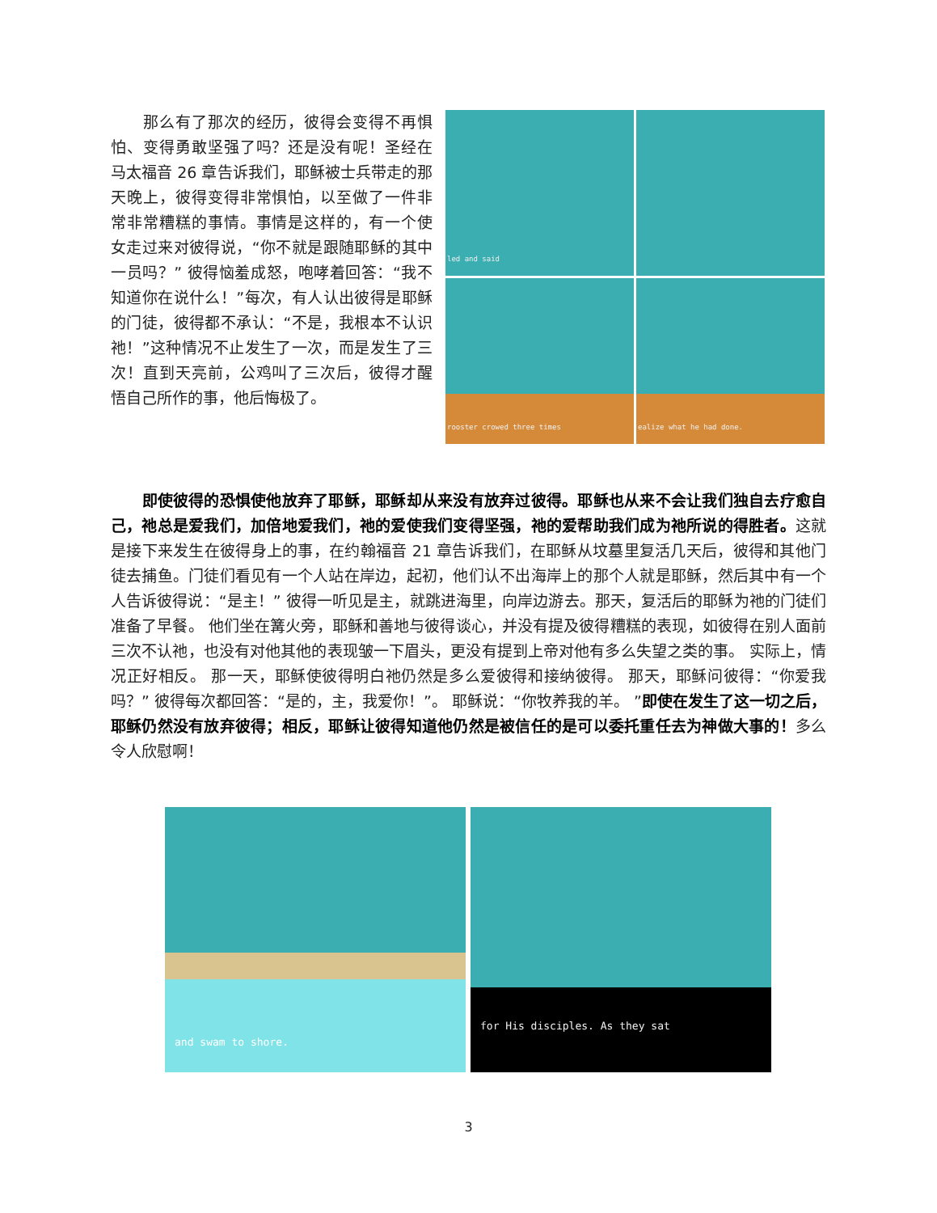那么有了那次的经历，彼得会变得不再惧怕、变得勇敢坚强了吗？还是没有呢！圣经在马太福音 26 章告诉我们，耶稣被士兵带走的那天晚上，彼得变得非常惧怕，以至做了一件非常非常糟糕的事情。事情是这样的，有一个使女走过来对彼得说，“你不就是跟随耶稣的其中一员吗？” 彼得恼羞成怒，咆哮着回答：“我不知道你在说什么！”每次，有人认出彼得是耶稣的门徒，彼得都不承认：“不是，我根本不认识祂！”这种情况不止发生了一次，而是发生了三次！直到天亮前，公鸡叫了三次后，彼得才醒悟自己所作的事，他后悔极了。
led and said
rooster crowed three times
ealize what he had done.
　　即使彼得的恐惧使他放弃了耶稣，耶稣却从来没有放弃过彼得。耶稣也从来不会让我们独自去疗愈自己，祂总是爱我们，加倍地爱我们，祂的爱使我们变得坚强，祂的爱帮助我们成为祂所说的得胜者。这就是接下来发生在彼得身上的事，在约翰福音 21 章告诉我们，在耶稣从坟墓里复活几天后，彼得和其他门徒去捕鱼。门徒们看见有一个人站在岸边，起初，他们认不出海岸上的那个人就是耶稣，然后其中有一个人告诉彼得说：“是主！” 彼得一听见是主，就跳进海里，向岸边游去。那天，复活后的耶稣为祂的门徒们准备了早餐。 他们坐在篝火旁，耶稣和善地与彼得谈心，并没有提及彼得糟糕的表现，如彼得在别人面前三次不认祂，也没有对他其他的表现皱一下眉头，更没有提到上帝对他有多么失望之类的事。 实际上，情况正好相反。 那一天，耶稣使彼得明白祂仍然是多么爱彼得和接纳彼得。 那天，耶稣问彼得：“你爱我吗？” 彼得每次都回答：“是的，主，我爱你！”。 耶稣说：“你牧养我的羊。 ”即使在发生了这一切之后，耶稣仍然没有放弃彼得；相反，耶稣让彼得知道他仍然是被信任的是可以委托重任去为神做大事的！多么令人欣慰啊！
and swam to shore.
for His disciples. As they sat
3